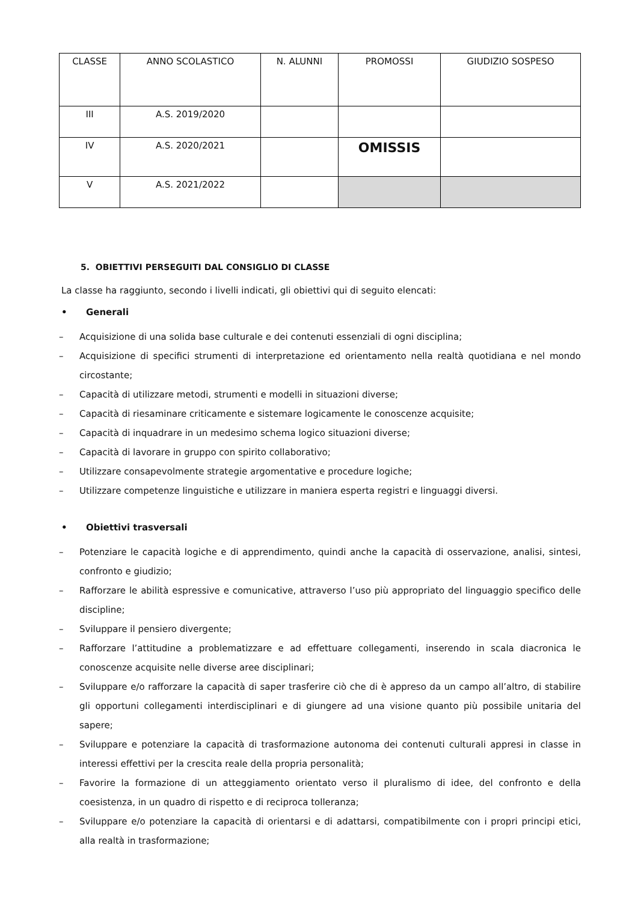| CLASSE | ANNO SCOLASTICO | N. ALUNNI | PROMOSSI | GIUDIZIO SOSPESO |
| III | A.S. 2019/2020 | | | |
| IV | A.S. 2020/2021 | | OMISSIS | |
| V | A.S. 2021/2022 | | | |
5. OBIETTIVI PERSEGUITI DAL CONSIGLIO DI CLASSE
La classe ha raggiunto, secondo i livelli indicati, gli obiettivi qui di seguito elencati:
• Generali
– Acquisizione di una solida base culturale e dei contenuti essenziali di ogni disciplina;
– Acquisizione di specifici strumenti di interpretazione ed orientamento nella realtà quotidiana e nel mondo circostante;
– Capacità di utilizzare metodi, strumenti e modelli in situazioni diverse;
– Capacità di riesaminare criticamente e sistemare logicamente le conoscenze acquisite;
– Capacità di inquadrare in un medesimo schema logico situazioni diverse;
– Capacità di lavorare in gruppo con spirito collaborativo;
– Utilizzare consapevolmente strategie argomentative e procedure logiche;
– Utilizzare competenze linguistiche e utilizzare in maniera esperta registri e linguaggi diversi.
• Obiettivi trasversali
– Potenziare le capacità logiche e di apprendimento, quindi anche la capacità di osservazione, analisi, sintesi, confronto e giudizio;
– Rafforzare le abilità espressive e comunicative, attraverso l’uso più appropriato del linguaggio specifico delle discipline;
– Sviluppare il pensiero divergente;
– Rafforzare l’attitudine a problematizzare e ad effettuare collegamenti, inserendo in scala diacronica le conoscenze acquisite nelle diverse aree disciplinari;
– Sviluppare e/o rafforzare la capacità di saper trasferire ciò che di è appreso da un campo all’altro, di stabilire gli opportuni collegamenti interdisciplinari e di giungere ad una visione quanto più possibile unitaria del sapere;
– Sviluppare e potenziare la capacità di trasformazione autonoma dei contenuti culturali appresi in classe in interessi effettivi per la crescita reale della propria personalità;
– Favorire la formazione di un atteggiamento orientato verso il pluralismo di idee, del confronto e della coesistenza, in un quadro di rispetto e di reciproca tolleranza;
– Sviluppare e/o potenziare la capacità di orientarsi e di adattarsi, compatibilmente con i propri principi etici, alla realtà in trasformazione;